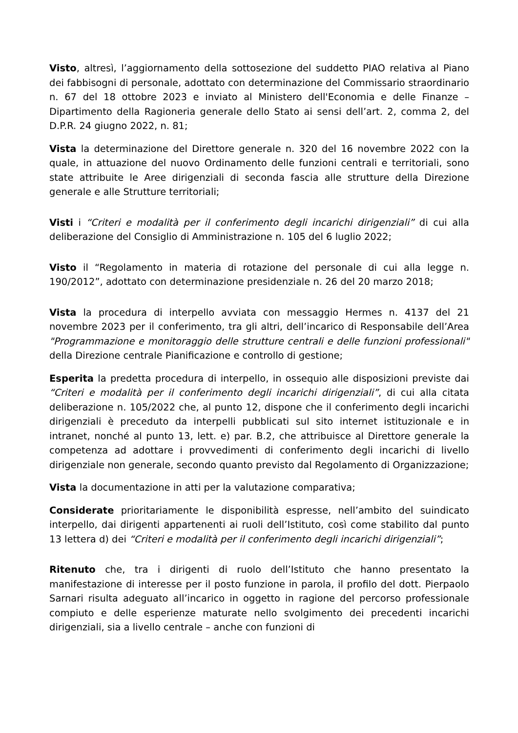Visto, altresì, l’aggiornamento della sottosezione del suddetto PIAO relativa al Piano dei fabbisogni di personale, adottato con determinazione del Commissario straordinario n. 67 del 18 ottobre 2023 e inviato al Ministero dell'Economia e delle Finanze – Dipartimento della Ragioneria generale dello Stato ai sensi dell’art. 2, comma 2, del D.P.R. 24 giugno 2022, n. 81;
Vista la determinazione del Direttore generale n. 320 del 16 novembre 2022 con la quale, in attuazione del nuovo Ordinamento delle funzioni centrali e territoriali, sono state attribuite le Aree dirigenziali di seconda fascia alle strutture della Direzione generale e alle Strutture territoriali;
Visti i “Criteri e modalità per il conferimento degli incarichi dirigenziali” di cui alla deliberazione del Consiglio di Amministrazione n. 105 del 6 luglio 2022;
Visto il “Regolamento in materia di rotazione del personale di cui alla legge n. 190/2012”, adottato con determinazione presidenziale n. 26 del 20 marzo 2018;
Vista la procedura di interpello avviata con messaggio Hermes n. 4137 del 21 novembre 2023 per il conferimento, tra gli altri, dell’incarico di Responsabile dell’Area "Programmazione e monitoraggio delle strutture centrali e delle funzioni professionali" della Direzione centrale Pianificazione e controllo di gestione;
Esperita la predetta procedura di interpello, in ossequio alle disposizioni previste dai “Criteri e modalità per il conferimento degli incarichi dirigenziali”, di cui alla citata deliberazione n. 105/2022 che, al punto 12, dispone che il conferimento degli incarichi dirigenziali è preceduto da interpelli pubblicati sul sito internet istituzionale e in intranet, nonché al punto 13, lett. e) par. B.2, che attribuisce al Direttore generale la competenza ad adottare i provvedimenti di conferimento degli incarichi di livello dirigenziale non generale, secondo quanto previsto dal Regolamento di Organizzazione;
Vista la documentazione in atti per la valutazione comparativa;
Considerate prioritariamente le disponibilità espresse, nell’ambito del suindicato interpello, dai dirigenti appartenenti ai ruoli dell’Istituto, così come stabilito dal punto 13 lettera d) dei “Criteri e modalità per il conferimento degli incarichi dirigenziali”;
Ritenuto che, tra i dirigenti di ruolo dell’Istituto che hanno presentato la manifestazione di interesse per il posto funzione in parola, il profilo del dott. Pierpaolo Sarnari risulta adeguato all’incarico in oggetto in ragione del percorso professionale compiuto e delle esperienze maturate nello svolgimento dei precedenti incarichi dirigenziali, sia a livello centrale – anche con funzioni di